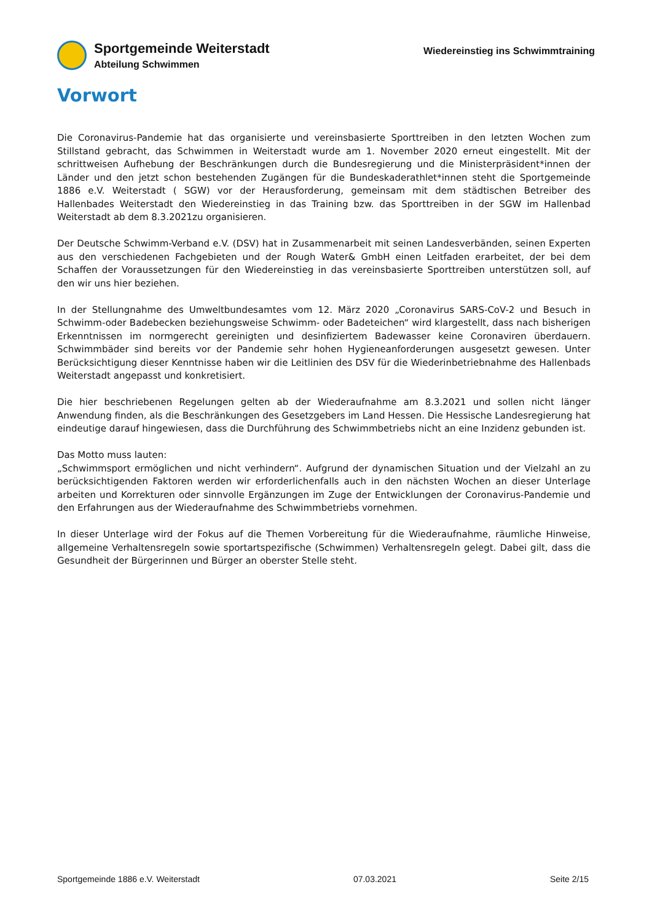Sportgemeinde Weiterstadt
Abteilung Schwimmen
Wiedereinstieg ins Schwimmtraining
Vorwort
Die Coronavirus-Pandemie hat das organisierte und vereinsbasierte Sporttreiben in den letzten Wochen zum Stillstand gebracht, das Schwimmen in Weiterstadt wurde am 1. November 2020 erneut eingestellt. Mit der schrittweisen Aufhebung der Beschränkungen durch die Bundesregierung und die Ministerpräsident*innen der Länder und den jetzt schon bestehenden Zugängen für die Bundeskaderathlet*innen steht die Sportgemeinde 1886 e.V. Weiterstadt ( SGW) vor der Herausforderung, gemeinsam mit dem städtischen Betreiber des Hallenbades Weiterstadt den Wiedereinstieg in das Training bzw. das Sporttreiben in der SGW im Hallenbad Weiterstadt ab dem 8.3.2021zu organisieren.
Der Deutsche Schwimm-Verband e.V. (DSV) hat in Zusammenarbeit mit seinen Landesverbänden, seinen Experten aus den verschiedenen Fachgebieten und der Rough Water& GmbH einen Leitfaden erarbeitet, der bei dem Schaffen der Voraussetzungen für den Wiedereinstieg in das vereinsbasierte Sporttreiben unterstützen soll, auf den wir uns hier beziehen.
In der Stellungnahme des Umweltbundesamtes vom 12. März 2020 „Coronavirus SARS-CoV-2 und Besuch in Schwimm-oder Badebecken beziehungsweise Schwimm- oder Badeteichen“ wird klargestellt, dass nach bisherigen Erkenntnissen im normgerecht gereinigten und desinfiziertem Badewasser keine Coronaviren überdauern. Schwimmbäder sind bereits vor der Pandemie sehr hohen Hygieneanforderungen ausgesetzt gewesen. Unter Berücksichtigung dieser Kenntnisse haben wir die Leitlinien des DSV für die Wiederinbetriebnahme des Hallenbads Weiterstadt angepasst und konkretisiert.
Die hier beschriebenen Regelungen gelten ab der Wiederaufnahme am 8.3.2021 und sollen nicht länger Anwendung finden, als die Beschränkungen des Gesetzgebers im Land Hessen. Die Hessische Landesregierung hat eindeutige darauf hingewiesen, dass die Durchführung des Schwimmbetriebs nicht an eine Inzidenz gebunden ist.
Das Motto muss lauten:
„Schwimmsport ermöglichen und nicht verhindern“. Aufgrund der dynamischen Situation und der Vielzahl an zu berücksichtigenden Faktoren werden wir erforderlichenfalls auch in den nächsten Wochen an dieser Unterlage arbeiten und Korrekturen oder sinnvolle Ergänzungen im Zuge der Entwicklungen der Coronavirus-Pandemie und den Erfahrungen aus der Wiederaufnahme des Schwimmbetriebs vornehmen.
In dieser Unterlage wird der Fokus auf die Themen Vorbereitung für die Wiederaufnahme, räumliche Hinweise, allgemeine Verhaltensregeln sowie sportartspezifische (Schwimmen) Verhaltensregeln gelegt. Dabei gilt, dass die Gesundheit der Bürgerinnen und Bürger an oberster Stelle steht.
Sportgemeinde 1886 e.V. Weiterstadt 07.03.2021 Seite 2/15